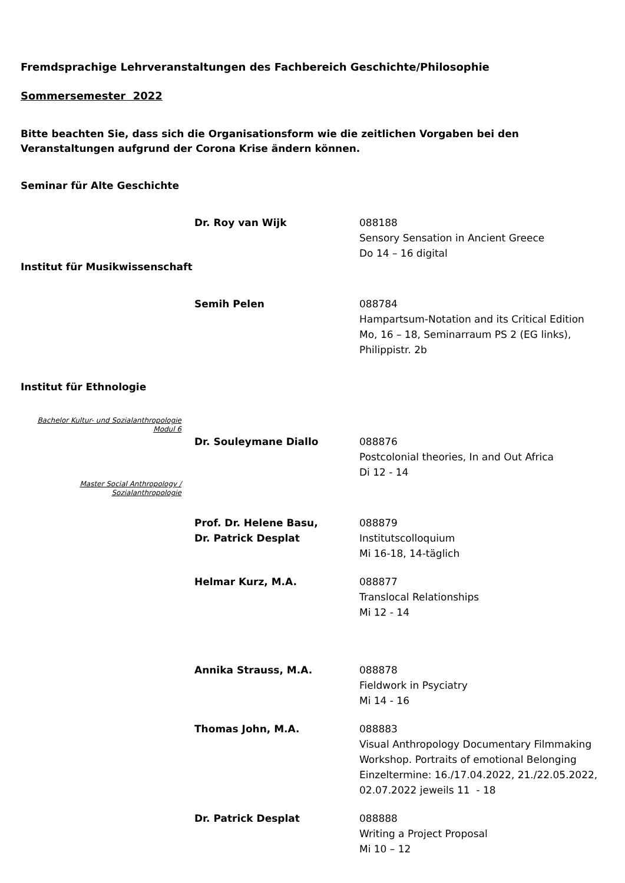Fremdsprachige Lehrveranstaltungen des Fachbereich Geschichte/Philosophie
Sommersemester 2022
Bitte beachten Sie, dass sich die Organisationsform wie die zeitlichen Vorgaben bei den Veranstaltungen aufgrund der Corona Krise ändern können.
Seminar für Alte Geschichte
Dr. Roy van Wijk 088188
Sensory Sensation in Ancient Greece
Do 14 – 16 digital
Institut für Musikwissenschaft
Semih Pelen 088784
Hampartsum-Notation and its Critical Edition
Mo, 16 – 18, Seminarraum PS 2 (EG links),
Philippistr. 2b
Institut für Ethnologie
Bachelor Kultur- und Sozialanthropologie
Modul 6
Dr. Souleymane Diallo 088876
Postcolonial theories, In and Out Africa
Di 12 - 14
Master Social Anthropology /
Sozialanthropologie
Prof. Dr. Helene Basu,
Dr. Patrick Desplat
088879
Institutscolloquium
Mi 16-18, 14-täglich
Helmar Kurz, M.A. 088877
Translocal Relationships
Mi 12 - 14
Annika Strauss, M.A. 088878
Fieldwork in Psyciatry
Mi 14 - 16
Thomas John, M.A. 088883
Visual Anthropology Documentary Filmmaking
Workshop. Portraits of emotional Belonging
Einzeltermine: 16./17.04.2022, 21./22.05.2022,
02.07.2022 jeweils 11 - 18
Dr. Patrick Desplat 088888
Writing a Project Proposal
Mi 10 – 12